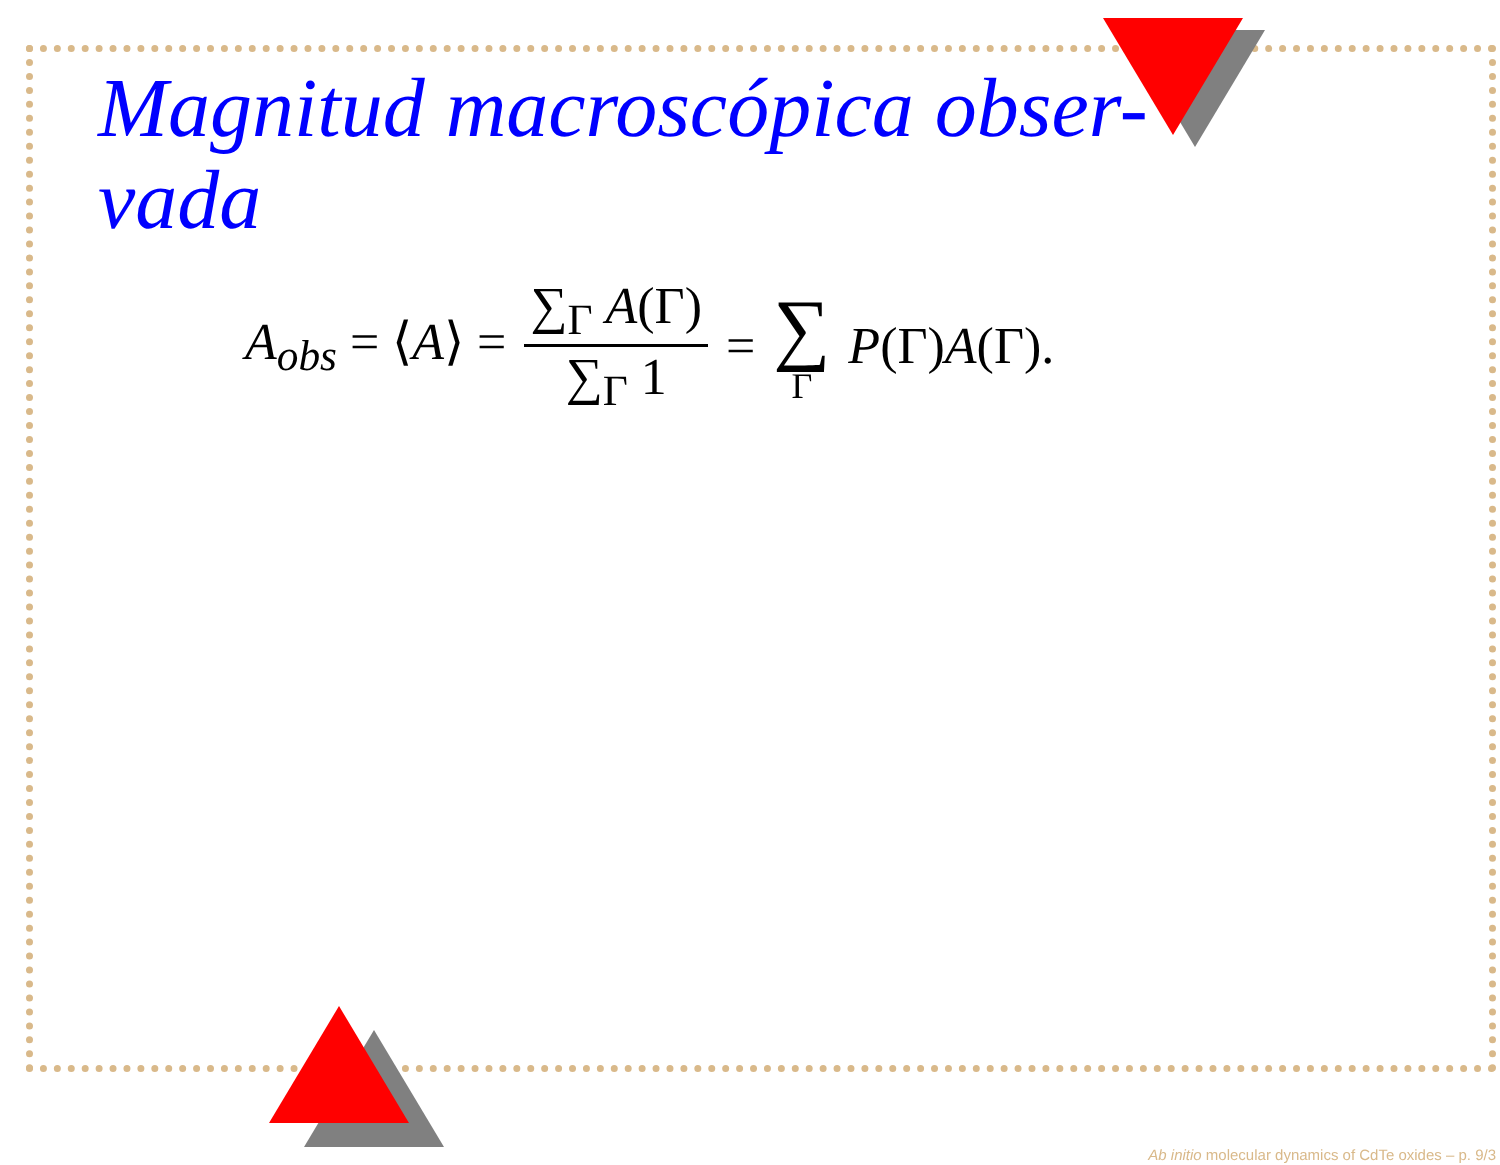Magnitud macroscópica obser-
vada
A<sub>obs</sub> = ⟨A⟩ = ∑<sub>Γ</sub> A(Γ) ∑<sub>Γ</sub> 1 = ∑ Γ P(Γ)A(Γ).
Ab initio molecular dynamics of CdTe oxides – p. 9/3